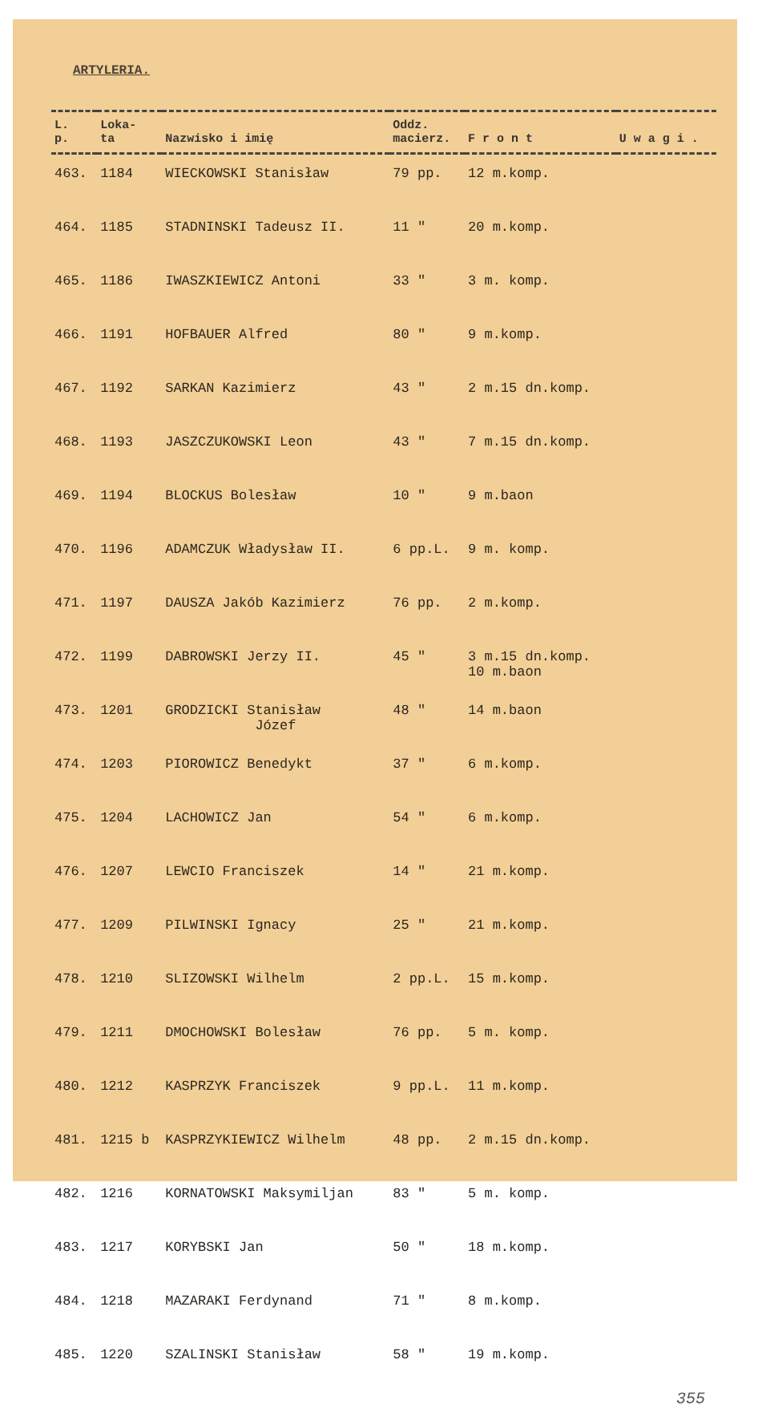ARTYLERIA.
| L. p. | Lokа- ta | Nazwisko i imię | Oddz. macierz. | F r o n t | U w a g i . |
| --- | --- | --- | --- | --- | --- |
| 463. | 1184 | WIECKOWSKI Stanisław | 79 pp. | 12 m.komp. | |
| 464. | 1185 | STADNINSKI Tadeusz II. | 11 " | 20 m.komp. | |
| 465. | 1186 | IWASZKIEWICZ Antoni | 33 " | 3 m. komp. | |
| 466. | 1191 | HOFBAUER Alfred | 80 " | 9 m.komp. | |
| 467. | 1192 | SARKAN Kazimierz | 43 " | 2 m.15 dn.komp. | |
| 468. | 1193 | JASZCZUKOWSKI Leon | 43 " | 7 m.15 dn.komp. | |
| 469. | 1194 | BLOCKUS Bolesław | 10 " | 9 m.baon | |
| 470. | 1196 | ADAMCZUK Władysław II. | 6 pp.L. | 9 m. komp. | |
| 471. | 1197 | DAUSZA Jakób Kazimierz | 76 pp. | 2 m.komp. | |
| 472. | 1199 | DABROWSKI Jerzy II. | 45 " | 3 m.15 dn.komp. 10 m.baon | |
| 473. | 1201 | GRODZICKI Stanisław Józef | 48 " | 14 m.baon | |
| 474. | 1203 | PIOROWICZ Benedykt | 37 " | 6 m.komp. | |
| 475. | 1204 | LACHOWICZ Jan | 54 " | 6 m.komp. | |
| 476. | 1207 | LEWCIO Franciszek | 14 " | 21 m.komp. | |
| 477. | 1209 | PILWINSKI Ignacy | 25 " | 21 m.komp. | |
| 478. | 1210 | SLIZOWSKI Wilhelm | 2 pp.L. | 15 m.komp. | |
| 479. | 1211 | DMOCHOWSKI Bolesław | 76 pp. | 5 m. komp. | |
| 480. | 1212 | KASPRZYK Franciszek | 9 pp.L. | 11 m.komp. | |
| 481. | 1215 b | KASPRZYKIEWICZ Wilhelm | 48 pp. | 2 m.15 dn.komp. | |
| 482. | 1216 | KORNATOWSKI Maksymiljan | 83 " | 5 m. komp. | |
| 483. | 1217 | KORYBSKI Jan | 50 " | 18 m.komp. | |
| 484. | 1218 | MAZARAKI Ferdynand | 71 " | 8 m.komp. | |
| 485. | 1220 | SZALINSKI Stanisław | 58 " | 19 m.komp. | |
355